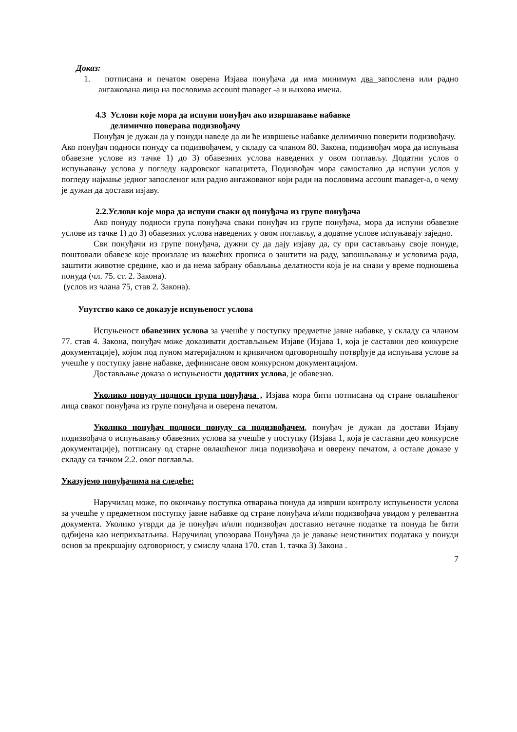Доказ:
1. потписана и печатом оверена Изјава понуђача да има минимум два запослена или радно ангажована лица на пословима account manager -а и њихова имена.
4.3 Услови које мора да испуни понуђач ако извршавање набавке
делимично поверава подизвођачу
Понуђач је дужан да у понуди наведе да ли ће извршење набавке делимично поверити подизвођачу.
Ако понуђач подноси понуду са подизвођачем, у складу са чланом 80. Закона, подизвођач мора да испуњава обавезне услове из тачке 1) до 3) обавезних услова наведених у овом поглављу. Додатни услов о испуњавању услова у погледу кадровског капацитета, Подизвођач мора самостално да испуни услов у погледу најмање једног запосленог или радно ангажованог који ради на пословима account manager-а, о чему је дужан да достави изјаву.
2.2.Услови које мора да испуни сваки од понуђача из групе понуђача
Ако понуду подноси група понуђача сваки понуђач из групе понуђача, мора да испуни обавезне услове из тачке 1) до 3) обавезних услова наведених у овом поглављу, а додатне услове испуњавају заједно.
Сви понуђачи из групе понуђача, дужни су да дају изјаву да, су при састављању своје понуде, поштовали обавезе које произлазе из важећих прописа о заштити на раду, запошљавању и условима рада, заштити животне средине, као и да нема забрану обављања делатности која је на снази у време подношења понуда (чл. 75. ст. 2. Закона).
(услов из члана 75, став 2. Закона).
Упутство како се доказује испуњеност услова
Испуњеност обавезних услова за учешће у поступку предметне јавне набавке, у складу са чланом 77. став 4. Закона, понуђач може доказивати достављањем Изјаве (Изјава 1, која је саставни део конкурсне документације), којом под пуном материјалном и кривичном одговорношћу потврђује да испуњава услове за учешће у поступку јавне набавке, дефинисане овом конкурсном документацијом.
Достављање доказа о испуњености додатних услова, је обавезно.
Уколико понуду подноси група понуђача , Изјава мора бити потписана од стране овлашћеног лица сваког понуђача из групе понуђача и оверена печатом.
Уколико понуђач подноси понуду са подизвођачем, понуђач је дужан да достави Изјаву подизвођача о испуњавању обавезних услова за учешће у поступку (Изјава 1, која је саставни део конкурсне документације), потписану од старне овлашћеног лица подизвођача и оверену печатом, а остале доказе у складу са тачком 2.2. овог поглавља.
Указујемо понуђачима на следеће:
Наручилац може, по окончању поступка отварања понуда да изврши контролу испуњености услова за учешће у предметном поступку јавне набавке од стране понуђача и/или подизвођача увидом у релевантна документа. Уколико утврди да је понуђач и/или подизвођач доставио нетачне податке та понуда ће бити одбијена као неприхватљива. Наручилац упозорава Понуђача да је давање неистинитих података у понуди основ за прекршајну одговорност, у смислу члана 170. став 1. тачка 3) Закона .
7